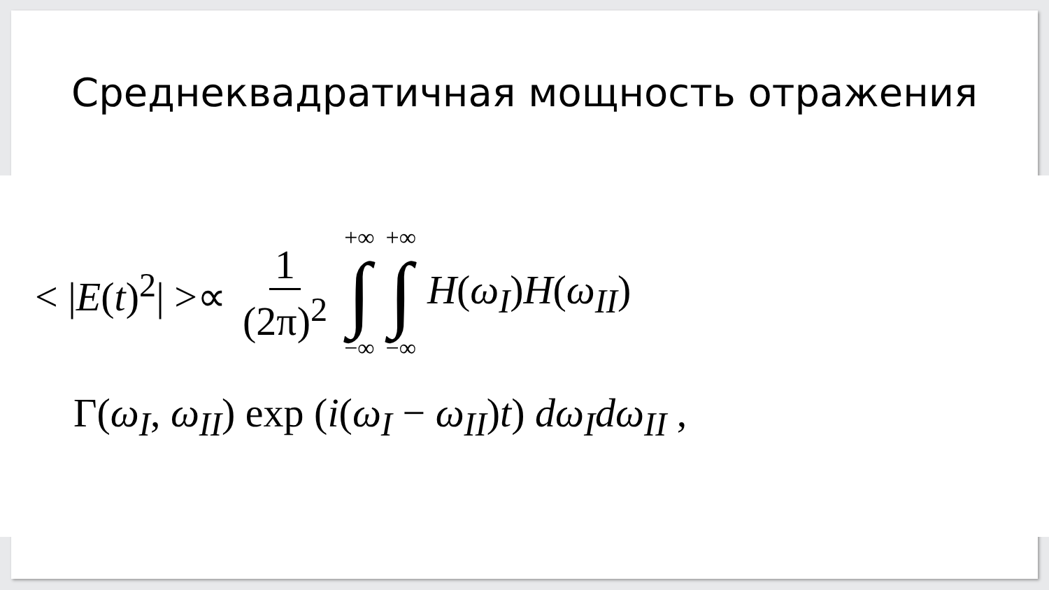Среднеквадратичная мощность отражения
< |E(t)<sup>2</sup>| >∝ 1 (2π)<sup>2</sup> +∞ ∫ −∞ +∞ ∫ −∞ H(ω<sub>I</sub>)H(ω<sub>II</sub>)
Γ(ω<sub>I</sub>, ω<sub>II</sub>) exp (i(ω<sub>I</sub> − ω<sub>II</sub>)t) dω<sub>I</sub>dω<sub>II</sub> ,